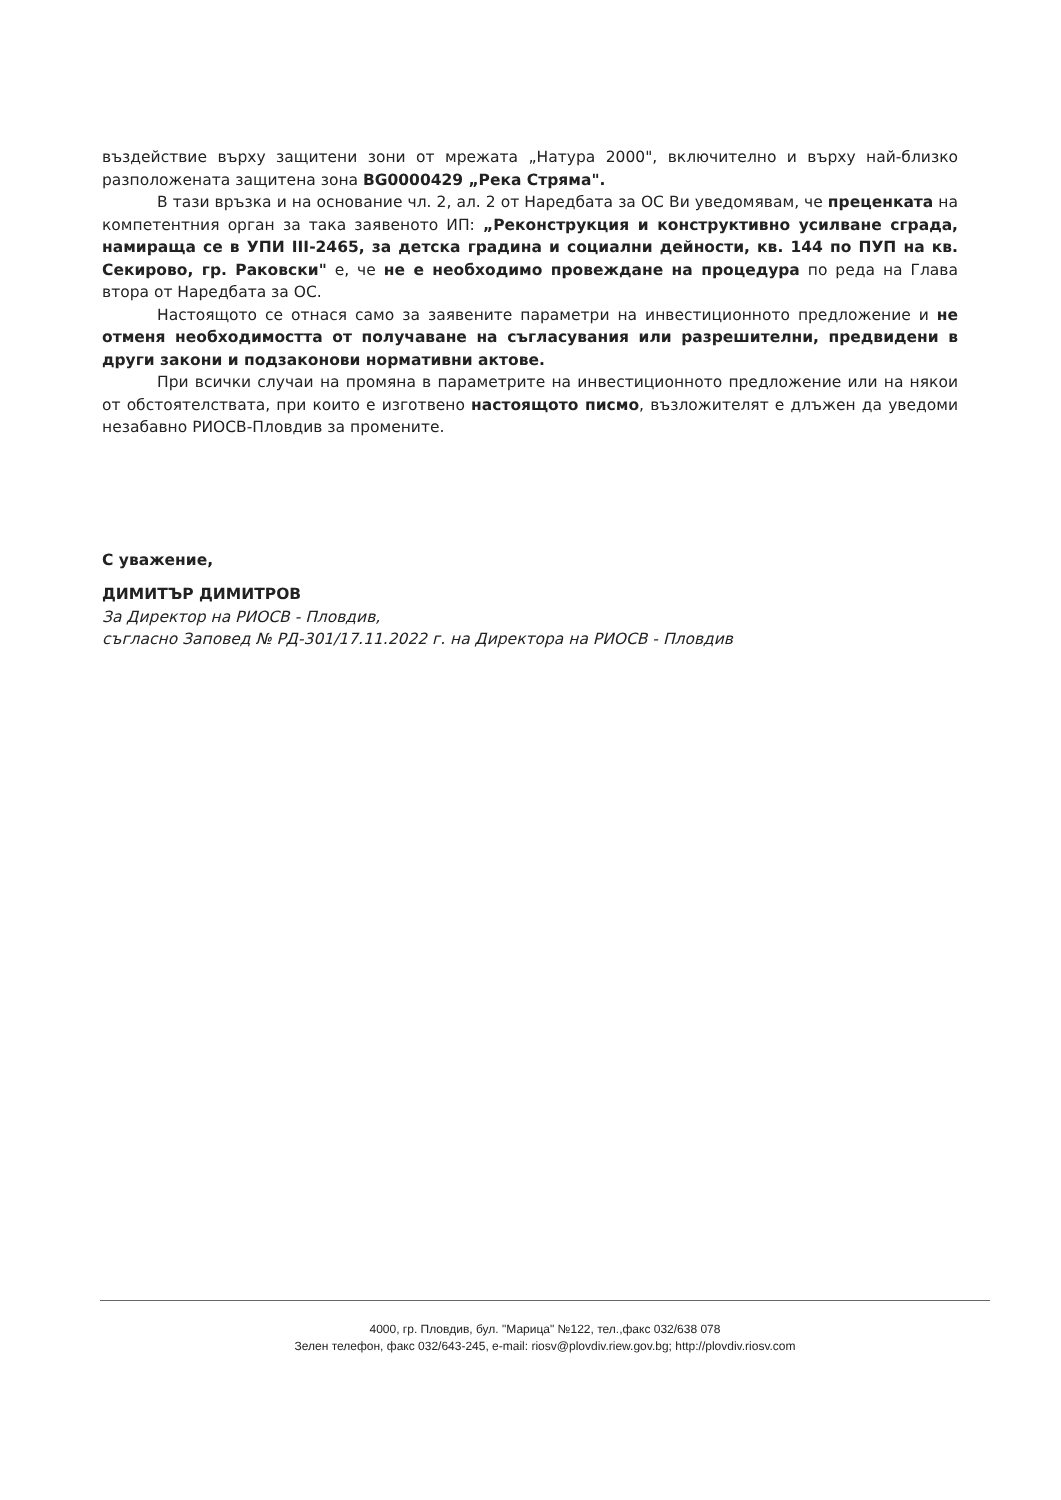въздействие върху защитени зони от мрежата „Натура 2000", включително и върху най-близко разположената защитена зона BG0000429 „Река Стряма".
В тази връзка и на основание чл. 2, ал. 2 от Наредбата за ОС Ви уведомявам, че преценката на компетентния орган за така заявеното ИП: „Реконструкция и конструктивно усилване сграда, намираща се в УПИ III-2465, за детска градина и социални дейности, кв. 144 по ПУП на кв. Секирово, гр. Раковски" е, че не е необходимо провеждане на процедура по реда на Глава втора от Наредбата за ОС.
Настоящото се отнася само за заявените параметри на инвестиционното предложение и не отменя необходимостта от получаване на съгласувания или разрешителни, предвидени в други закони и подзаконови нормативни актове.
При всички случаи на промяна в параметрите на инвестиционното предложение или на някои от обстоятелствата, при които е изготвено настоящото писмо, възложителят е длъжен да уведоми незабавно РИОСВ-Пловдив за промените.
С уважение,
ДИМИТЪР ДИМИТРОВ
За Директор на РИОСВ - Пловдив,
съгласно Заповед № РД-301/17.11.2022 г. на Директора на РИОСВ - Пловдив
4000, гр. Пловдив, бул. "Марица" №122, тел.,факс 032/638 078
Зелен телефон, факс 032/643-245, e-mail: riosv@plovdiv.riew.gov.bg; http://plovdiv.riosv.com